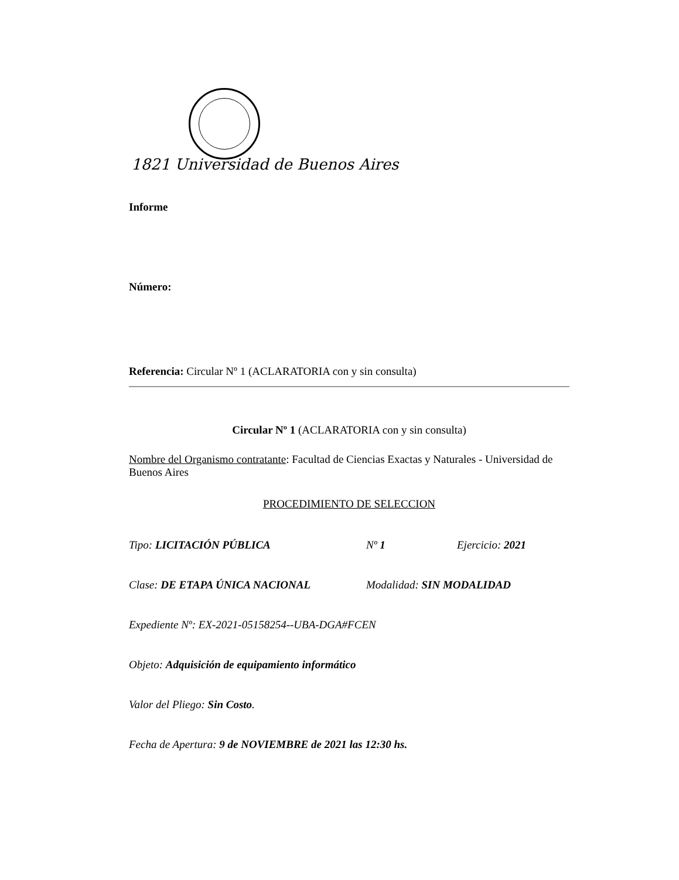1821 Universidad de Buenos Aires
Informe
Número:
Referencia: Circular Nº 1 (ACLARATORIA con y sin consulta)
Circular Nº 1 (ACLARATORIA con y sin consulta)
Nombre del Organismo contratante: Facultad de Ciencias Exactas y Naturales - Universidad de Buenos Aires
PROCEDIMIENTO DE SELECCION
Tipo: LICITACIÓN PÚBLICA Nº 1 Ejercicio: 2021
Clase: DE ETAPA ÚNICA NACIONAL Modalidad: SIN MODALIDAD
Expediente Nº: EX-2021-05158254--UBA-DGA#FCEN
Objeto: Adquisición de equipamiento informático
Valor del Pliego: Sin Costo.
Fecha de Apertura: 9 de NOVIEMBRE de 2021 las 12:30 hs.